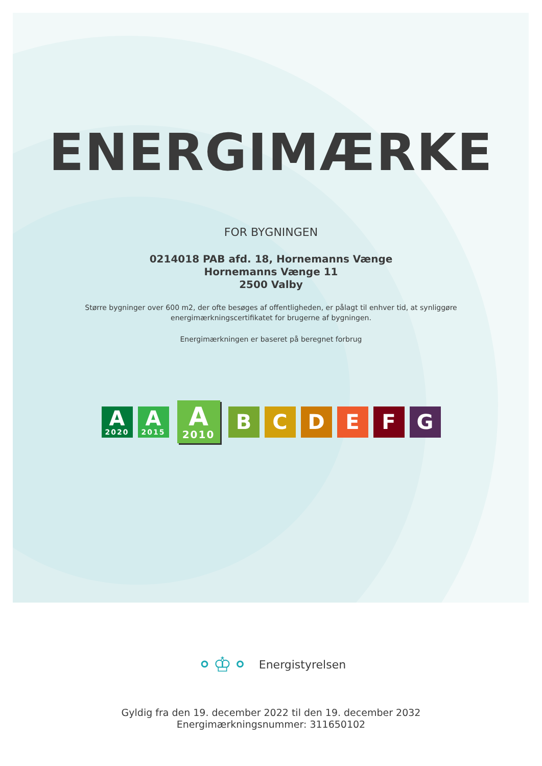ENERGIMÆRKE
FOR BYGNINGEN
0214018 PAB afd. 18, Hornemanns Vænge
Hornemanns Vænge 11
2500 Valby
Større bygninger over 600 m2, der ofte besøges af offentligheden, er pålagt til enhver tid, at synliggøre
energimærkningscertifikatet for brugerne af bygningen.
Energimærkningen er baseret på beregnet forbrug
A
2020
A
2015
A
2010
B C D E F G
⚬♔⚬ Energistyrelsen
Gyldig fra den 19. december 2022 til den 19. december 2032
Energimærkningsnummer: 311650102